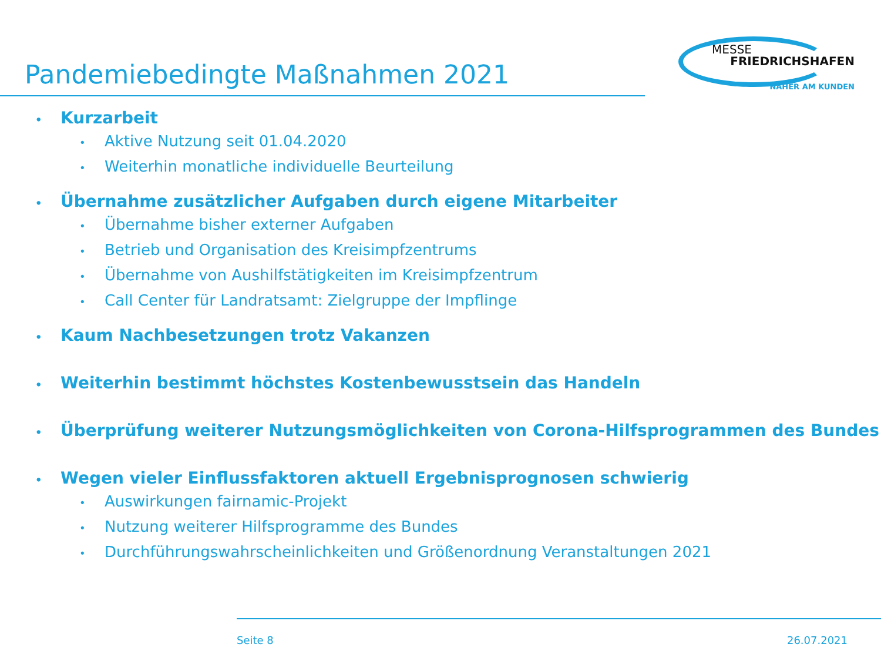Pandemiebedingte Maßnahmen 2021
MESSE
FRIEDRICHSHAFEN
NÄHER AM KUNDEN
• Kurzarbeit
• Aktive Nutzung seit 01.04.2020
• Weiterhin monatliche individuelle Beurteilung
• Übernahme zusätzlicher Aufgaben durch eigene Mitarbeiter
• Übernahme bisher externer Aufgaben
• Betrieb und Organisation des Kreisimpfzentrums
• Übernahme von Aushilfstätigkeiten im Kreisimpfzentrum
• Call Center für Landratsamt: Zielgruppe der Impflinge
• Kaum Nachbesetzungen trotz Vakanzen
• Weiterhin bestimmt höchstes Kostenbewusstsein das Handeln
• Überprüfung weiterer Nutzungsmöglichkeiten von Corona-Hilfsprogrammen des Bundes
• Wegen vieler Einflussfaktoren aktuell Ergebnisprognosen schwierig
• Auswirkungen fairnamic-Projekt
• Nutzung weiterer Hilfsprogramme des Bundes
• Durchführungswahrscheinlichkeiten und Größenordnung Veranstaltungen 2021
Seite 8 26.07.2021